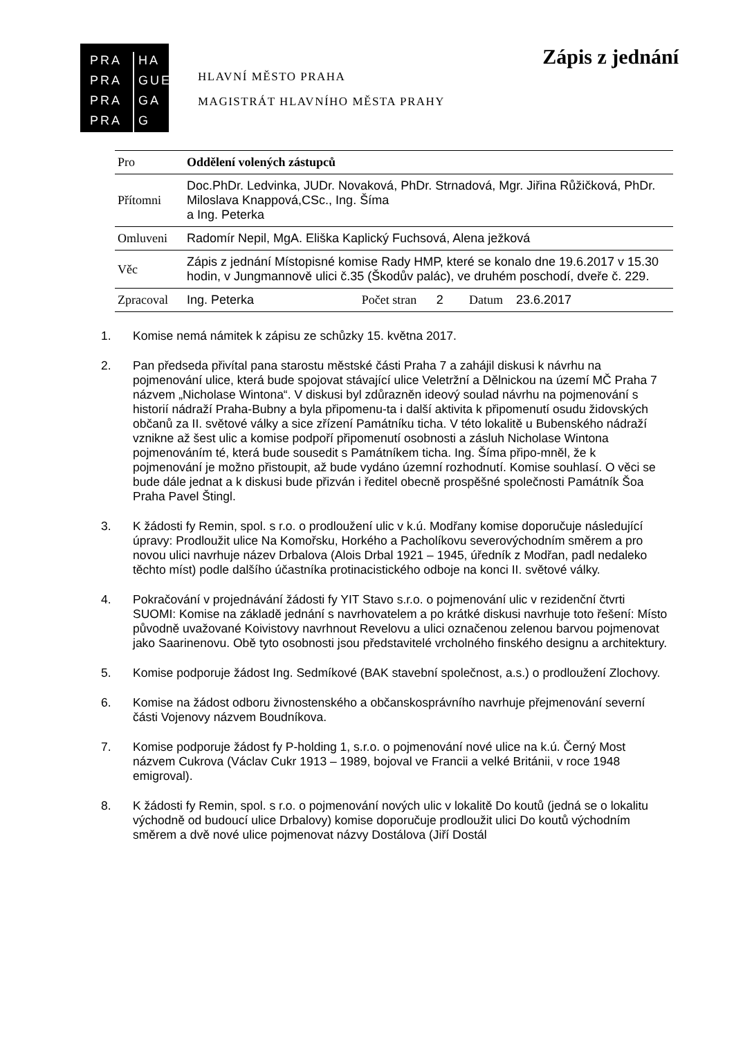PRA HA PRA GUE PRA GA PRA G
HLAVNÍ MĚSTO PRAHA
MAGISTRÁT HLAVNÍHO MĚSTA PRAHY
Zápis z jednání
| Pro | Oddělení volených zástupců | | | | |
| Přítomni | Doc.PhDr. Ledvinka, JUDr. Novaková, PhDr. Strnadová, Mgr. Jiřina Růžičková, PhDr. Miloslava Knappová,CSc., Ing. Šíma a Ing. Peterka | | | | |
| Omluveni | Radomír Nepil, MgA. Eliška Kaplický Fuchsová, Alena ježková | | | | |
| Věc | Zápis z jednání Místopisné komise Rady HMP, které se konalo dne 19.6.2017 v 15.30 hodin, v Jungmannově ulici č.35 (Škodův palác), ve druhém poschodí, dveře č. 229. | | | | |
| Zpracoval | Ing. Peterka | Počet stran | 2 | Datum | 23.6.2017 |
1. Komise nemá námitek k zápisu ze schůzky 15. května 2017.
2. Pan předseda přivítal pana starostu městské části Praha 7 a zahájil diskusi k návrhu na pojmenování ulice, která bude spojovat stávající ulice Veletržní a Dělnickou na území MČ Praha 7 názvem „Nicholase Wintona“. V diskusi byl zdůrazněn ideový soulad návrhu na pojmenování s historií nádraží Praha-Bubny a byla připomenu-ta i další aktivita k připomenutí osudu židovských občanů za II. světové války a sice zřízení Památníku ticha. V této lokalitě u Bubenského nádraží vznikne až šest ulic a komise podpoří připomenutí osobnosti a zásluh Nicholase Wintona pojmenováním té, která bude sousedit s Památníkem ticha. Ing. Šíma připo-mněl, že k pojmenování je možno přistoupit, až bude vydáno územní rozhodnutí. Komise souhlasí. O věci se bude dále jednat a k diskusi bude přizván i ředitel obecně prospěšné společnosti Památník Šoa Praha Pavel Štingl.
3. K žádosti fy Remin, spol. s r.o. o prodloužení ulic v k.ú. Modřany komise doporučuje následující úpravy: Prodloužit ulice Na Komořsku, Horkého a Pacholíkovu severovýchodním směrem a pro novou ulici navrhuje název Drbalova (Alois Drbal 1921 – 1945, úředník z Modřan, padl nedaleko těchto míst) podle dalšího účastníka protinacistického odboje na konci II. světové války.
4. Pokračování v projednávání žádosti fy YIT Stavo s.r.o. o pojmenování ulic v rezidenční čtvrti SUOMI: Komise na základě jednání s navrhovatelem a po krátké diskusi navrhuje toto řešení: Místo původně uvažované Koivistovy navrhnout Revelovu a ulici označenou zelenou barvou pojmenovat jako Saarinenovu. Obě tyto osobnosti jsou představitelé vrcholného finského designu a architektury.
5. Komise podporuje žádost Ing. Sedmíkové (BAK stavební společnost, a.s.) o prodloužení Zlochovy.
6. Komise na žádost odboru živnostenského a občanskosprávního navrhuje přejmenování severní části Vojenovy názvem Boudníkova.
7. Komise podporuje žádost fy P-holding 1, s.r.o. o pojmenování nové ulice na k.ú. Černý Most názvem Cukrova (Václav Cukr 1913 – 1989, bojoval ve Francii a velké Británii, v roce 1948 emigroval).
8. K žádosti fy Remin, spol. s r.o. o pojmenování nových ulic v lokalitě Do koutů (jedná se o lokalitu východně od budoucí ulice Drbalovy) komise doporučuje prodloužit ulici Do koutů východním směrem a dvě nové ulice pojmenovat názvy Dostálova (Jiří Dostál